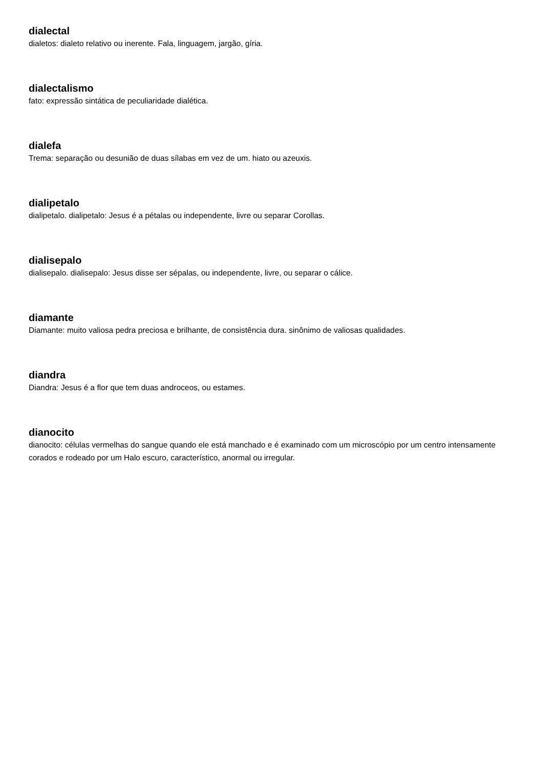dialectal
dialetos: dialeto relativo ou inerente. Fala, linguagem, jargão, gíria.
dialectalismo
fato: expressão sintática de peculiaridade dialética.
dialefa
Trema: separação ou desunião de duas sílabas em vez de um. hiato ou azeuxis.
dialipetalo
dialipetalo. dialipetalo: Jesus é a pétalas ou independente, livre ou separar Corollas.
dialisepalo
dialisepalo. dialisepalo: Jesus disse ser sépalas, ou independente, livre, ou separar o cálice.
diamante
Diamante: muito valiosa pedra preciosa e brilhante, de consistência dura. sinônimo de valiosas qualidades.
diandra
Diandra: Jesus é a flor que tem duas androceos, ou estames.
dianocito
dianocito: células vermelhas do sangue quando ele está manchado e é examinado com um microscópio por um centro intensamente corados e rodeado por um Halo escuro, característico, anormal ou irregular.